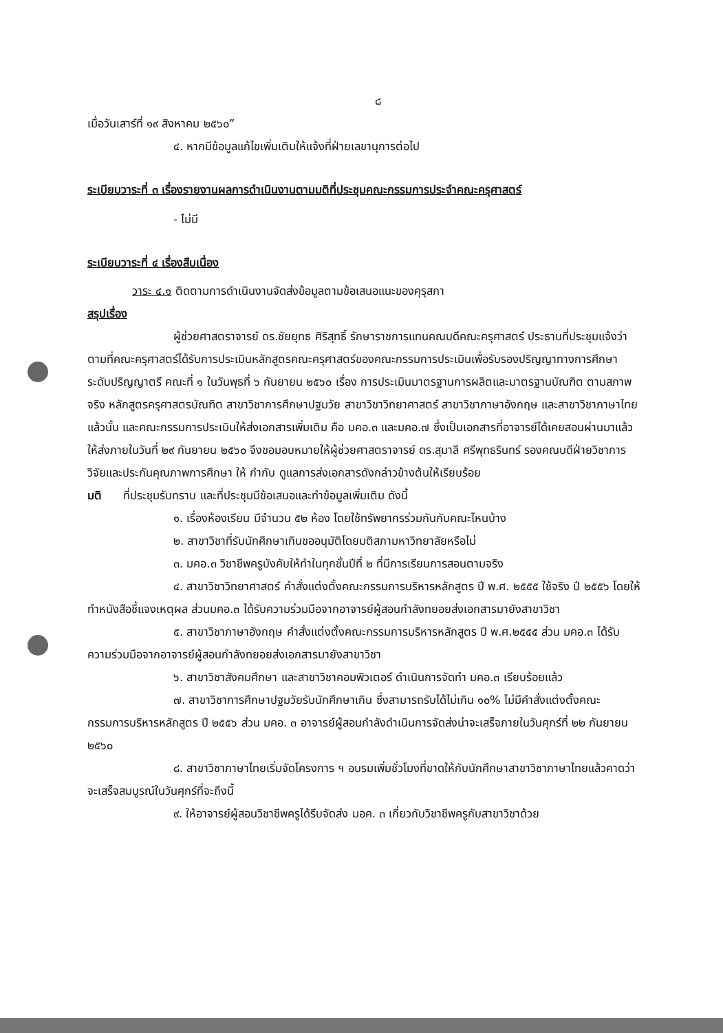๘
เมื่อวันเสาร์ที่ ๑๙ สิงหาคม ๒๕๖๐”
๔. หากมีข้อมูลแก้ไขเพิ่มเติมให้แจ้งที่ฝ่ายเลขานุการต่อไป
ระเบียบวาระที่ ๓ เรื่องรายงานผลการดำเนินงานตามมติที่ประชุมคณะกรรมการประจำคณะครุศาสตร์
- ไม่มี
ระเบียบวาระที่ ๔ เรื่องสืบเนื่อง
วาระ ๔.๑ ติดตามการดำเนินงานจัดส่งข้อมูลตามข้อเสนอแนะของคุรุสภา
สรุปเรื่อง
ผู้ช่วยศาสตราจารย์ ดร.ชัยยุทธ ศิริสุทธิ์ รักษาราชการแทนคณบดีคณะครุศาสตร์ ประธานที่ประชุมแจ้งว่าตามที่คณะครุศาสตร์ได้รับการประเมินหลักสูตรคณะครุศาสตร์ของคณะกรรมการประเมินเพื่อรับรองปริญญาทางการศึกษา ระดับปริญญาตรี คณะที่ ๑ ในวันพุธที่ ๖ กันยายน ๒๕๖๐ เรื่อง การประเมินมาตรฐานการผลิตและมาตรฐานบัณฑิต ตามสภาพจริง หลักสูตรครุศาสตรบัณฑิต สาขาวิชาการศึกษาปฐมวัย สาขาวิชาวิทยาศาสตร์ สาขาวิชาภาษาอังกฤษ และสาขาวิชาภาษาไทย แล้วนั้น และคณะกรรมการประเมินให้ส่งเอกสารเพิ่มเติม คือ มคอ.๓ และมคอ.๗ ซึ่งเป็นเอกสารที่อาจารย์ได้เคยสอนผ่านมาแล้ว ให้ส่งภายในวันที่ ๒๙ กันยายน ๒๕๖๐ จึงขอมอบหมายให้ผู้ช่วยศาสตราจารย์ ดร.สุมาลี ศรีพุทธรินทร์ รองคณบดีฝ่ายวิชาการ วิจัยและประกันคุณภาพการศึกษา ให้ กำกับ ดูแลการส่งเอกสารดังกล่าวข้างต้นให้เรียบร้อย
มติ ที่ประชุมรับทราบ และที่ประชุมมีข้อเสนอและทำข้อมูลเพิ่มเติม ดังนี้
๑. เรื่องห้องเรียน มีจำนวน ๕๒ ห้อง โดยใช้ทรัพยากรร่วมกันกับคณะไหนบ้าง
๒. สาขาวิชาที่รับนักศึกษาเกินขออนุมัติโดยมติสภามหาวิทยาลัยหรือไม่
๓. มคอ.๓ วิชาชีพครูบังคับให้ทำในทุกชั้นปีที่ ๒ ที่มีการเรียนการสอนตามจริง
๔. สาขาวิชาวิทยาศาสตร์ คำสั่งแต่งตั้งคณะกรรมการบริหารหลักสูตร ปี พ.ศ. ๒๕๕๕ ใช้จริง ปี ๒๕๕๖ โดยให้ทำหนังสือชี้แจงเหตุผล ส่วนมคอ.๓ ได้รับความร่วมมือจากอาจารย์ผู้สอนกำลังทยอยส่งเอกสารมายังสาขาวิชา
๕. สาขาวิชาภาษาอังกฤษ คำสั่งแต่งตั้งคณะกรรมการบริหารหลักสูตร ปี พ.ศ.๒๕๕๕ ส่วน มคอ.๓ ได้รับความร่วมมือจากอาจารย์ผู้สอนกำลังทยอยส่งเอกสารมายังสาขาวิชา
๖. สาขาวิชาสังคมศึกษา และสาขาวิชาคอมพิวเตอร์ ดำเนินการจัดทำ มคอ.๓ เรียบร้อยแล้ว
๗. สาขาวิชาการศึกษาปฐมวัยรับนักศึกษาเกิน ซึ่งสามารถรับได้ไม่เกิน ๑๐% ไม่มีคำสั่งแต่งตั้งคณะกรรมการบริหารหลักสูตร ปี ๒๕๕๖ ส่วน มคอ. ๓ อาจารย์ผู้สอนกำลังดำเนินการจัดส่งน่าจะเสร็จภายในวันศุกร์ที่ ๒๒ กันยายน ๒๕๖๐
๘. สาขาวิชาภาษาไทยเริ่มจัดโครงการ ฯ อบรมเพิ่มชั่วโมงที่ขาดให้กับนักศึกษาสาขาวิชาภาษาไทยแล้วคาดว่าจะเสร็จสมบูรณ์ในวันศุกร์ที่จะถึงนี้
๙. ให้อาจารย์ผู้สอนวิชาชีพครูได้รีบจัดส่ง มอค. ๓ เกี่ยวกับวิชาชีพครูกับสาขาวิชาด้วย